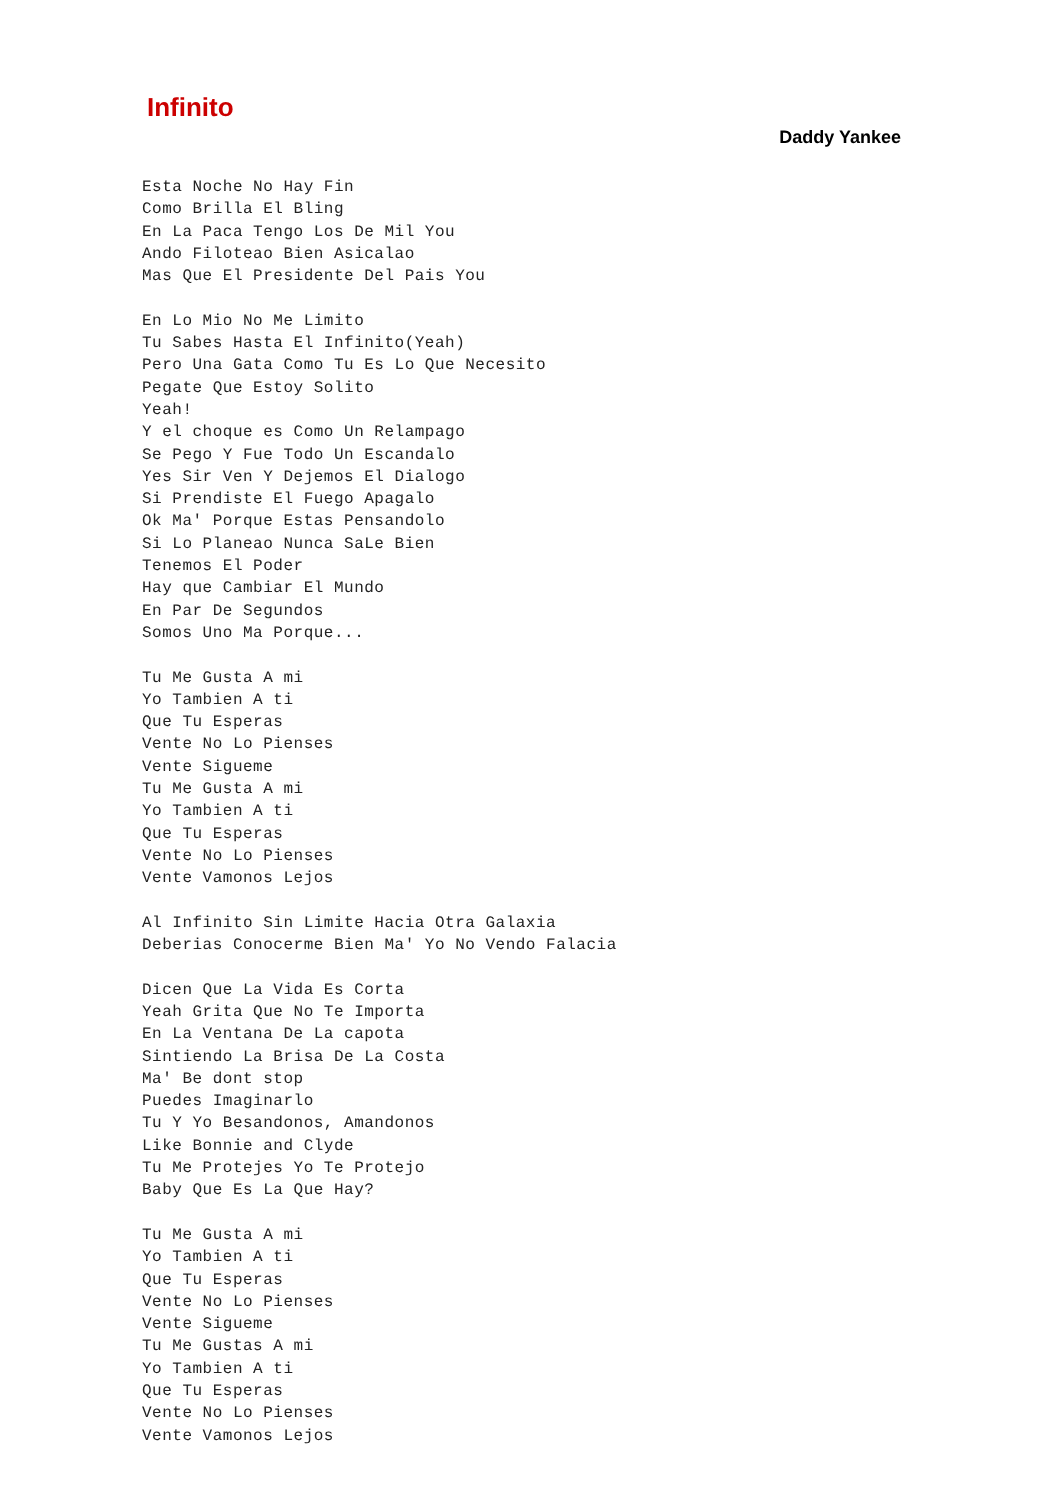Infinito
Daddy Yankee
Esta Noche No Hay Fin
Como Brilla El Bling
En La Paca Tengo Los De Mil You
Ando Filoteao Bien Asicalao
Mas Que El Presidente Del Pais You

En Lo Mio No Me Limito
Tu Sabes Hasta El Infinito(Yeah)
Pero Una Gata Como Tu Es Lo Que Necesito
Pegate Que Estoy Solito
Yeah!
Y el choque es Como Un Relampago
Se Pego Y Fue Todo Un Escandalo
Yes Sir Ven Y Dejemos El Dialogo
Si Prendiste El Fuego Apagalo
Ok Ma' Porque Estas Pensandolo
Si Lo Planeao Nunca SaLe Bien
Tenemos El Poder
Hay que Cambiar El Mundo
En Par De Segundos
Somos Uno Ma Porque...

Tu Me Gusta A mi
Yo Tambien A ti
Que Tu Esperas
Vente No Lo Pienses
Vente Sigueme
Tu Me Gusta A mi
Yo Tambien A ti
Que Tu Esperas
Vente No Lo Pienses
Vente Vamonos Lejos

Al Infinito Sin Limite Hacia Otra Galaxia
Deberias Conocerme Bien Ma' Yo No Vendo Falacia

Dicen Que La Vida Es Corta
Yeah Grita Que No Te Importa
En La Ventana De La capota
Sintiendo La Brisa De La Costa
Ma' Be dont stop
Puedes Imaginarlo
Tu Y Yo Besandonos, Amandonos
Like Bonnie and Clyde
Tu Me Protejes Yo Te Protejo
Baby Que Es La Que Hay?

Tu Me Gusta A mi
Yo Tambien A ti
Que Tu Esperas
Vente No Lo Pienses
Vente Sigueme
Tu Me Gustas A mi
Yo Tambien A ti
Que Tu Esperas
Vente No Lo Pienses
Vente Vamonos Lejos